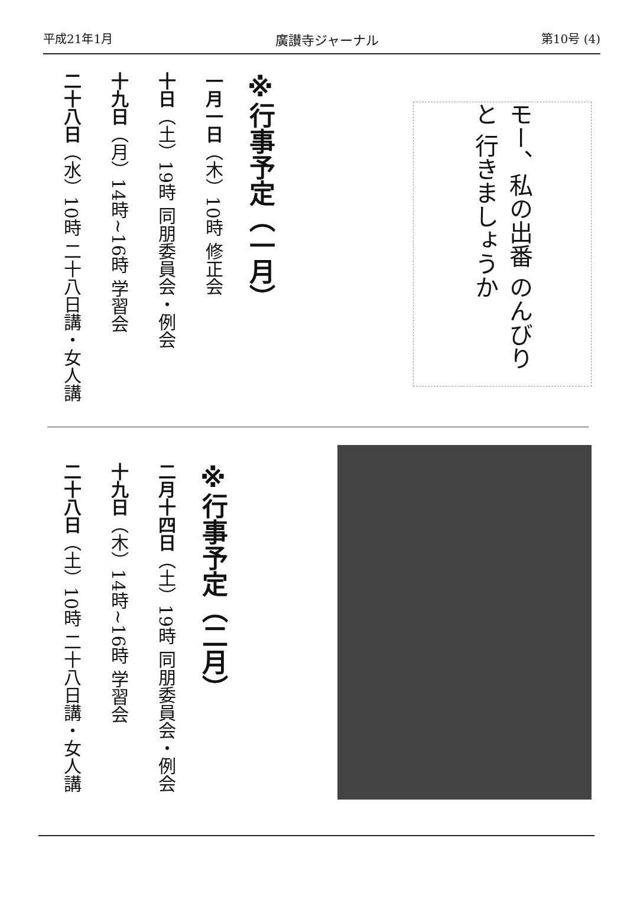平成21年1月 廣讃寺ジャーナル 第10号 (4)
※行事予定（一月）
一月一日（木）10時 修正会
十日（土）19時 同朋委員会・例会
十九日（月）14時~16時 学習会
二十八日（水）10時 二十八日講・女人講
モー、私の出番 のんびりと 行きましょうか
※行事予定（二月）
二月十四日（土）19時 同朋委員会・例会
十九日（木）14時~16時 学習会
二十八日（土）10時 二十八日講・女人講